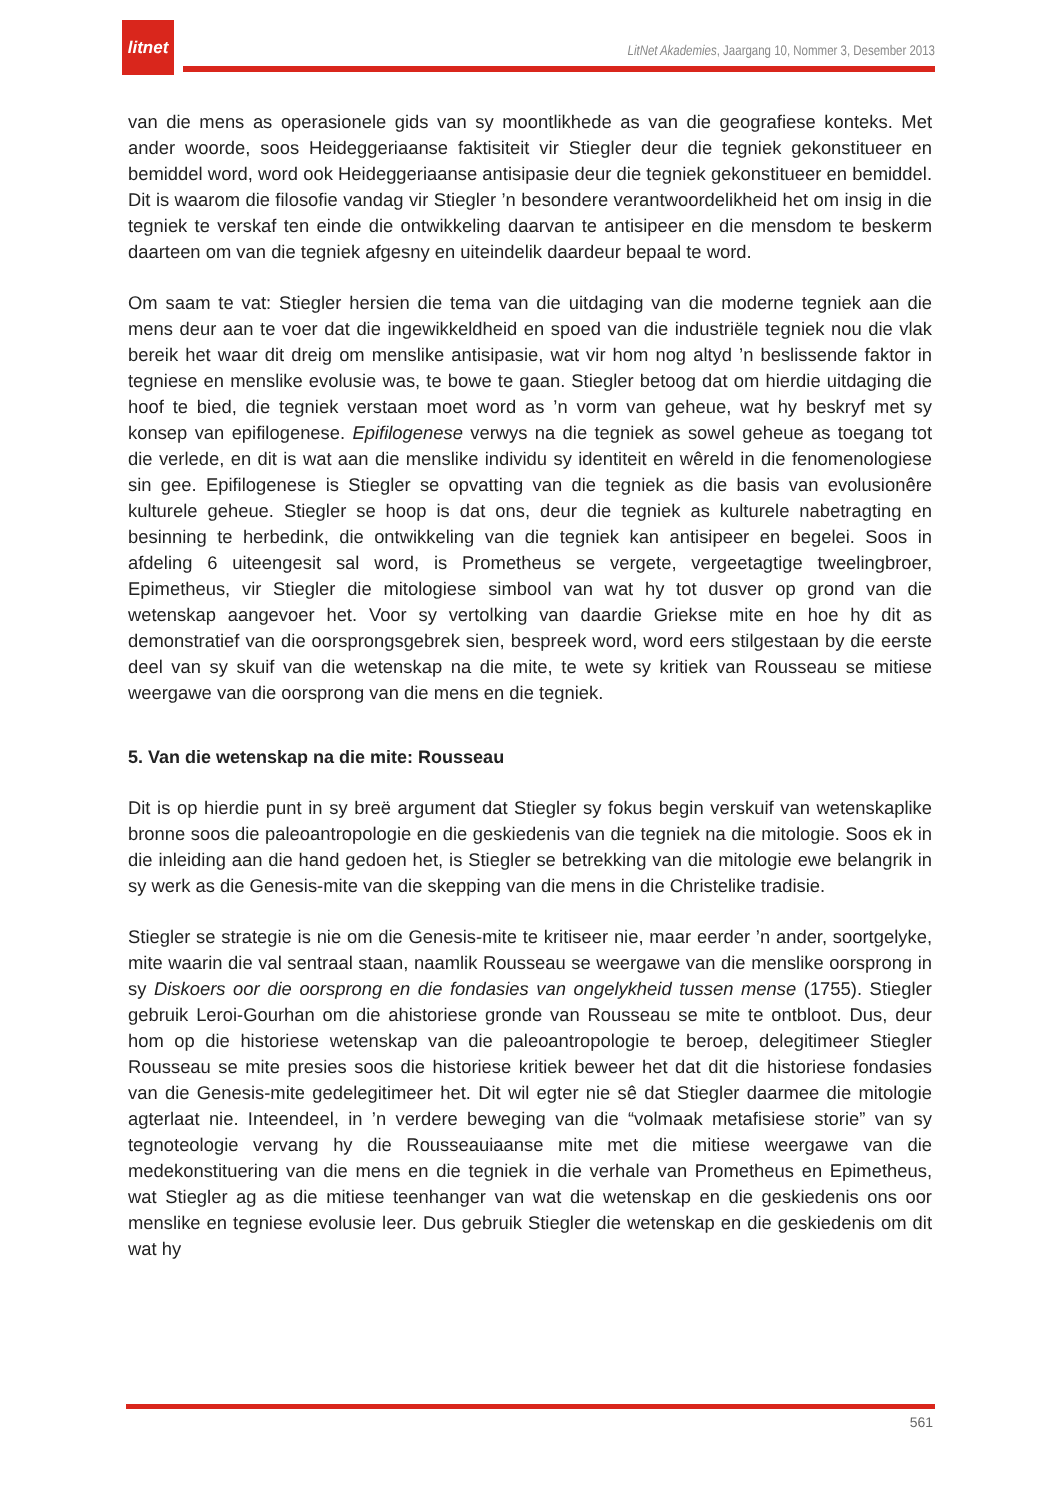litnet
LitNet Akademies, Jaargang 10, Nommer 3, Desember 2013
van die mens as operasionele gids van sy moontlikhede as van die geografiese konteks. Met ander woorde, soos Heideggeriaanse faktisiteit vir Stiegler deur die tegniek gekonstitueer en bemiddel word, word ook Heideggeriaanse antisipasie deur die tegniek gekonstitueer en bemiddel. Dit is waarom die filosofie vandag vir Stiegler ’n besondere verantwoordelikheid het om insig in die tegniek te verskaf ten einde die ontwikkeling daarvan te antisipeer en die mensdom te beskerm daarteen om van die tegniek afgesny en uiteindelik daardeur bepaal te word.
Om saam te vat: Stiegler hersien die tema van die uitdaging van die moderne tegniek aan die mens deur aan te voer dat die ingewikkeldheid en spoed van die industriële tegniek nou die vlak bereik het waar dit dreig om menslike antisipasie, wat vir hom nog altyd ’n beslissende faktor in tegniese en menslike evolusie was, te bowe te gaan. Stiegler betoog dat om hierdie uitdaging die hoof te bied, die tegniek verstaan moet word as ’n vorm van geheue, wat hy beskryf met sy konsep van epifilogenese. Epifilogenese verwys na die tegniek as sowel geheue as toegang tot die verlede, en dit is wat aan die menslike individu sy identiteit en wêreld in die fenomenologiese sin gee. Epifilogenese is Stiegler se opvatting van die tegniek as die basis van evolusionêre kulturele geheue. Stiegler se hoop is dat ons, deur die tegniek as kulturele nabetragting en besinning te herbedink, die ontwikkeling van die tegniek kan antisipeer en begelei. Soos in afdeling 6 uiteengesit sal word, is Prometheus se vergete, vergeetagtige tweelingbroer, Epimetheus, vir Stiegler die mitologiese simbool van wat hy tot dusver op grond van die wetenskap aangevoer het. Voor sy vertolking van daardie Griekse mite en hoe hy dit as demonstratief van die oorsprongsgebrek sien, bespreek word, word eers stilgestaan by die eerste deel van sy skuif van die wetenskap na die mite, te wete sy kritiek van Rousseau se mitiese weergawe van die oorsprong van die mens en die tegniek.
5. Van die wetenskap na die mite: Rousseau
Dit is op hierdie punt in sy breë argument dat Stiegler sy fokus begin verskuif van wetenskaplike bronne soos die paleoantropologie en die geskiedenis van die tegniek na die mitologie. Soos ek in die inleiding aan die hand gedoen het, is Stiegler se betrekking van die mitologie ewe belangrik in sy werk as die Genesis-mite van die skepping van die mens in die Christelike tradisie.
Stiegler se strategie is nie om die Genesis-mite te kritiseer nie, maar eerder ’n ander, soortgelyke, mite waarin die val sentraal staan, naamlik Rousseau se weergawe van die menslike oorsprong in sy Diskoers oor die oorsprong en die fondasies van ongelykheid tussen mense (1755). Stiegler gebruik Leroi-Gourhan om die ahistoriese gronde van Rousseau se mite te ontbloot. Dus, deur hom op die historiese wetenskap van die paleoantropologie te beroep, delegitimeer Stiegler Rousseau se mite presies soos die historiese kritiek beweer het dat dit die historiese fondasies van die Genesis-mite gedelegitimeer het. Dit wil egter nie sê dat Stiegler daarmee die mitologie agterlaat nie. Inteendeel, in ’n verdere beweging van die “volmaak metafisiese storie” van sy tegnoteologie vervang hy die Rousseauiaanse mite met die mitiese weergawe van die medekonstituering van die mens en die tegniek in die verhale van Prometheus en Epimetheus, wat Stiegler ag as die mitiese teenhanger van wat die wetenskap en die geskiedenis ons oor menslike en tegniese evolusie leer. Dus gebruik Stiegler die wetenskap en die geskiedenis om dit wat hy
561